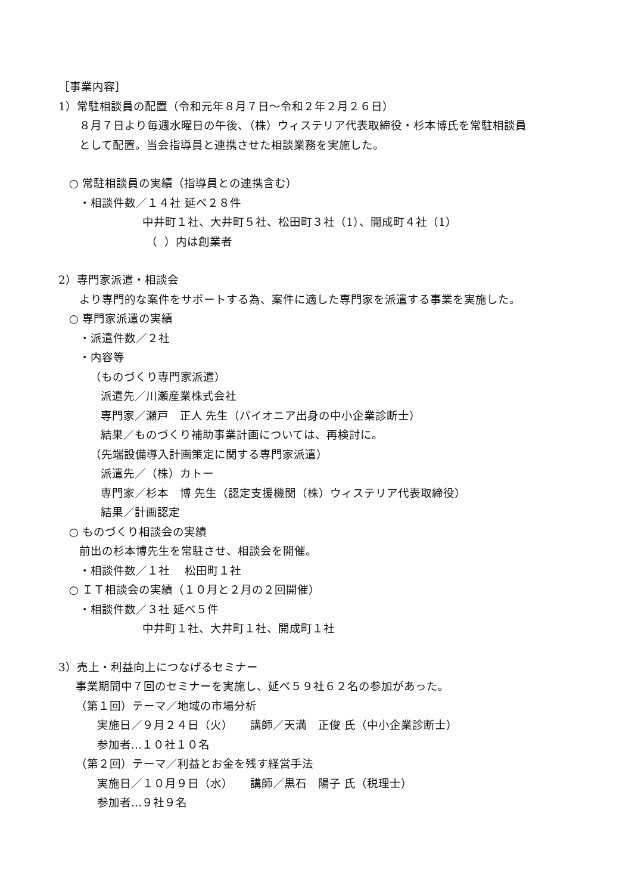［事業内容］
1）常駐相談員の配置（令和元年８月７日～令和２年２月２６日）
８月７日より毎週水曜日の午後、（株）ウィステリア代表取締役・杉本博氏を常駐相談員
として配置。当会指導員と連携させた相談業務を実施した。
○ 常駐相談員の実績（指導員との連携含む）
・相談件数／１４社 延べ２８件
中井町１社、大井町５社、松田町３社（1）、開成町４社（1）
（ ）内は創業者
2）専門家派遣・相談会
より専門的な案件をサポートする為、案件に適した専門家を派遣する事業を実施した。
○ 専門家派遣の実績
・派遣件数／２社
・内容等
（ものづくり専門家派遣）
派遣先／川瀬産業株式会社
専門家／瀬戸　正人 先生（パイオニア出身の中小企業診断士）
結果／ものづくり補助事業計画については、再検討に。
（先端設備導入計画策定に関する専門家派遣）
派遣先／（株）カトー
専門家／杉本　博 先生（認定支援機関（株）ウィステリア代表取締役）
結果／計画認定
○ ものづくり相談会の実績
前出の杉本博先生を常駐させ、相談会を開催。
・相談件数／１社　 松田町１社
○ ＩＴ相談会の実績（１０月と２月の２回開催）
・相談件数／３社 延べ５件
中井町１社、大井町１社、開成町１社
3）売上・利益向上につなげるセミナー
事業期間中７回のセミナーを実施し、延べ５９社６２名の参加があった。
（第１回）テーマ／地域の市場分析
実施日／９月２４日（火）　　講師／天満　正俊 氏（中小企業診断士）
参加者…１０社１０名
（第２回）テーマ／利益とお金を残す経営手法
実施日／１０月９日（水）　　講師／黒石　陽子 氏（税理士）
参加者…９社９名